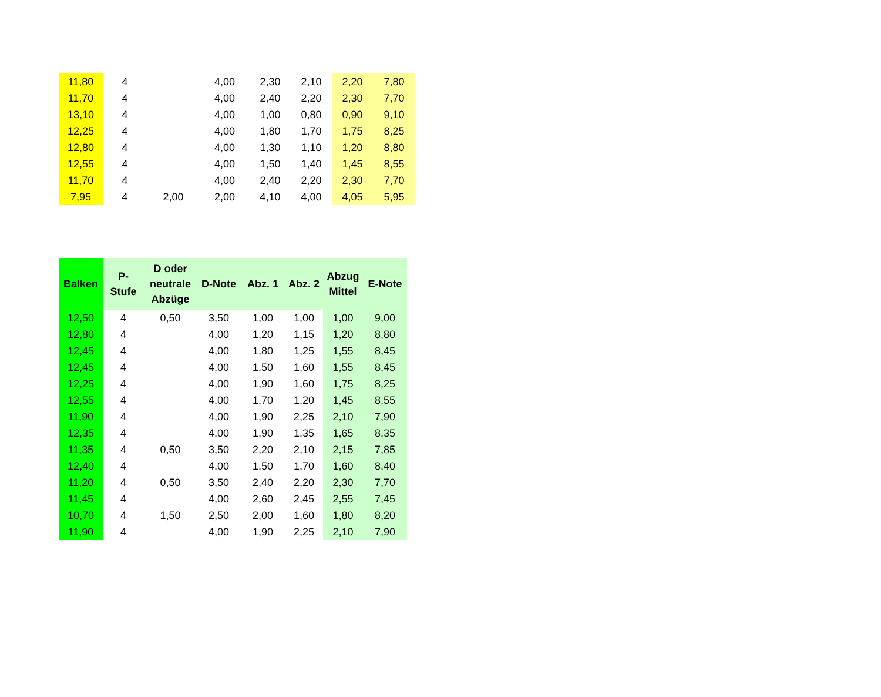| 11,80 | 4 | | 4,00 | 2,30 | 2,10 | 2,20 | 7,80 |
| 11,70 | 4 | | 4,00 | 2,40 | 2,20 | 2,30 | 7,70 |
| 13,10 | 4 | | 4,00 | 1,00 | 0,80 | 0,90 | 9,10 |
| 12,25 | 4 | | 4,00 | 1,80 | 1,70 | 1,75 | 8,25 |
| 12,80 | 4 | | 4,00 | 1,30 | 1,10 | 1,20 | 8,80 |
| 12,55 | 4 | | 4,00 | 1,50 | 1,40 | 1,45 | 8,55 |
| 11,70 | 4 | | 4,00 | 2,40 | 2,20 | 2,30 | 7,70 |
| 7,95 | 4 | 2,00 | 2,00 | 4,10 | 4,00 | 4,05 | 5,95 |
| Balken | P- Stufe | D oder neutrale Abzüge | D-Note | Abz. 1 | Abz. 2 | Abzug Mittel | E-Note |
| --- | --- | --- | --- | --- | --- | --- | --- |
| 12,50 | 4 | 0,50 | 3,50 | 1,00 | 1,00 | 1,00 | 9,00 |
| 12,80 | 4 | | 4,00 | 1,20 | 1,15 | 1,20 | 8,80 |
| 12,45 | 4 | | 4,00 | 1,80 | 1,25 | 1,55 | 8,45 |
| 12,45 | 4 | | 4,00 | 1,50 | 1,60 | 1,55 | 8,45 |
| 12,25 | 4 | | 4,00 | 1,90 | 1,60 | 1,75 | 8,25 |
| 12,55 | 4 | | 4,00 | 1,70 | 1,20 | 1,45 | 8,55 |
| 11,90 | 4 | | 4,00 | 1,90 | 2,25 | 2,10 | 7,90 |
| 12,35 | 4 | | 4,00 | 1,90 | 1,35 | 1,65 | 8,35 |
| 11,35 | 4 | 0,50 | 3,50 | 2,20 | 2,10 | 2,15 | 7,85 |
| 12,40 | 4 | | 4,00 | 1,50 | 1,70 | 1,60 | 8,40 |
| 11,20 | 4 | 0,50 | 3,50 | 2,40 | 2,20 | 2,30 | 7,70 |
| 11,45 | 4 | | 4,00 | 2,60 | 2,45 | 2,55 | 7,45 |
| 10,70 | 4 | 1,50 | 2,50 | 2,00 | 1,60 | 1,80 | 8,20 |
| 11,90 | 4 | | 4,00 | 1,90 | 2,25 | 2,10 | 7,90 |